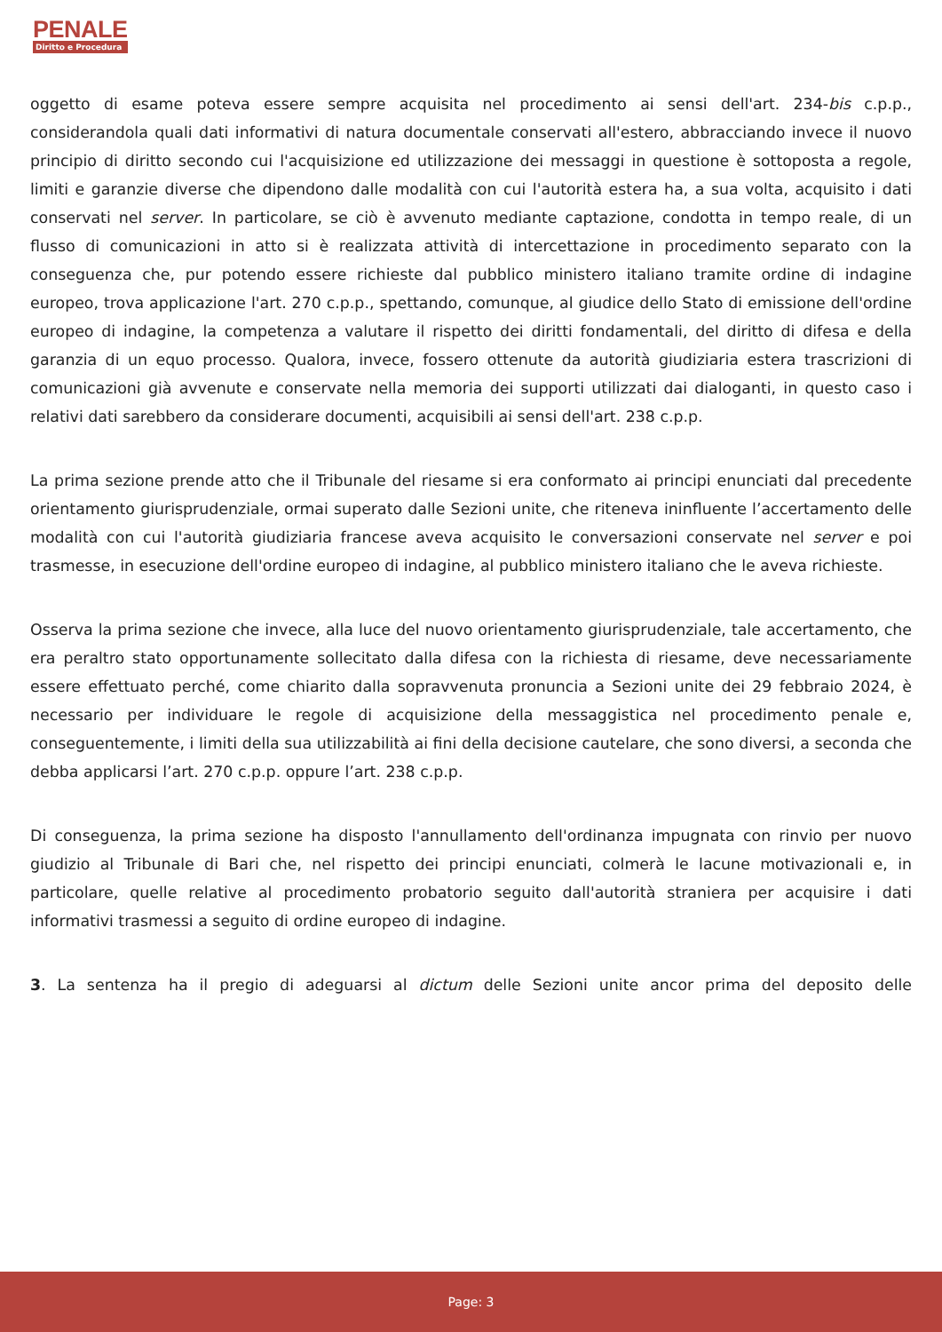PENALE
Diritto e Procedura
oggetto di esame poteva essere sempre acquisita nel procedimento ai sensi dell'art. 234-bis c.p.p., considerandola quali dati informativi di natura documentale conservati all'estero, abbracciando invece il nuovo principio di diritto secondo cui l'acquisizione ed utilizzazione dei messaggi in questione è sottoposta a regole, limiti e garanzie diverse che dipendono dalle modalità con cui l'autorità estera ha, a sua volta, acquisito i dati conservati nel server. In particolare, se ciò è avvenuto mediante captazione, condotta in tempo reale, di un flusso di comunicazioni in atto si è realizzata attività di intercettazione in procedimento separato con la conseguenza che, pur potendo essere richieste dal pubblico ministero italiano tramite ordine di indagine europeo, trova applicazione l'art. 270 c.p.p., spettando, comunque, al giudice dello Stato di emissione dell'ordine europeo di indagine, la competenza a valutare il rispetto dei diritti fondamentali, del diritto di difesa e della garanzia di un equo processo. Qualora, invece, fossero ottenute da autorità giudiziaria estera trascrizioni di comunicazioni già avvenute e conservate nella memoria dei supporti utilizzati dai dialoganti, in questo caso i relativi dati sarebbero da considerare documenti, acquisibili ai sensi dell'art. 238 c.p.p.
La prima sezione prende atto che il Tribunale del riesame si era conformato ai principi enunciati dal precedente orientamento giurisprudenziale, ormai superato dalle Sezioni unite, che riteneva ininfluente l’accertamento delle modalità con cui l'autorità giudiziaria francese aveva acquisito le conversazioni conservate nel server e poi trasmesse, in esecuzione dell'ordine europeo di indagine, al pubblico ministero italiano che le aveva richieste.
Osserva la prima sezione che invece, alla luce del nuovo orientamento giurisprudenziale, tale accertamento, che era peraltro stato opportunamente sollecitato dalla difesa con la richiesta di riesame, deve necessariamente essere effettuato perché, come chiarito dalla sopravvenuta pronuncia a Sezioni unite dei 29 febbraio 2024, è necessario per individuare le regole di acquisizione della messaggistica nel procedimento penale e, conseguentemente, i limiti della sua utilizzabilità ai fini della decisione cautelare, che sono diversi, a seconda che debba applicarsi l’art. 270 c.p.p. oppure l’art. 238 c.p.p.
Di conseguenza, la prima sezione ha disposto l'annullamento dell'ordinanza impugnata con rinvio per nuovo giudizio al Tribunale di Bari che, nel rispetto dei principi enunciati, colmerà le lacune motivazionali e, in particolare, quelle relative al procedimento probatorio seguito dall'autorità straniera per acquisire i dati informativi trasmessi a seguito di ordine europeo di indagine.
3. La sentenza ha il pregio di adeguarsi al dictum delle Sezioni unite ancor prima del deposito delle
Page: 3